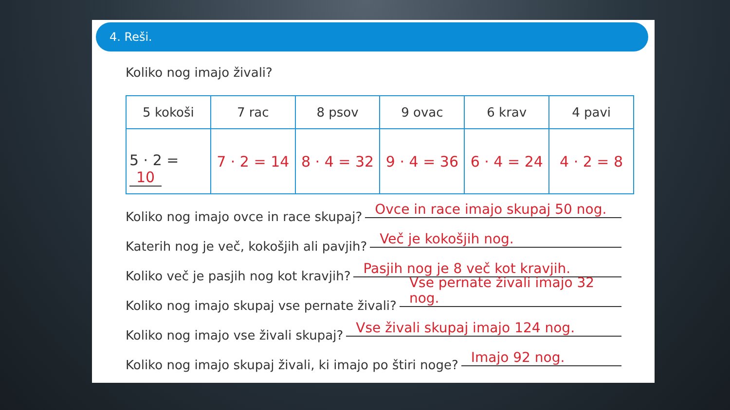4. Reši.
Koliko nog imajo živali?
| 5 kokoši | 7 rac | 8 psov | 9 ovac | 6 krav | 4 pavi |
| --- | --- | --- | --- | --- | --- |
| 5 · 2 = 10 | 7 · 2 = 14 | 8 · 4 = 32 | 9 · 4 = 36 | 6 · 4 = 24 | 4 · 2 = 8 |
Koliko nog imajo ovce in race skupaj? Ovce in race imajo skupaj 50 nog.
Katerih nog je več, kokošjih ali pavjih? Več je kokošjih nog.
Koliko več je pasjih nog kot kravjih? Pasjih nog je 8 več kot kravjih.
Koliko nog imajo skupaj vse pernate živali? Vse pernate živali imajo 32 nog.
Koliko nog imajo vse živali skupaj? Vse živali skupaj imajo 124 nog.
Koliko nog imajo skupaj živali, ki imajo po štiri noge? Imajo 92 nog.